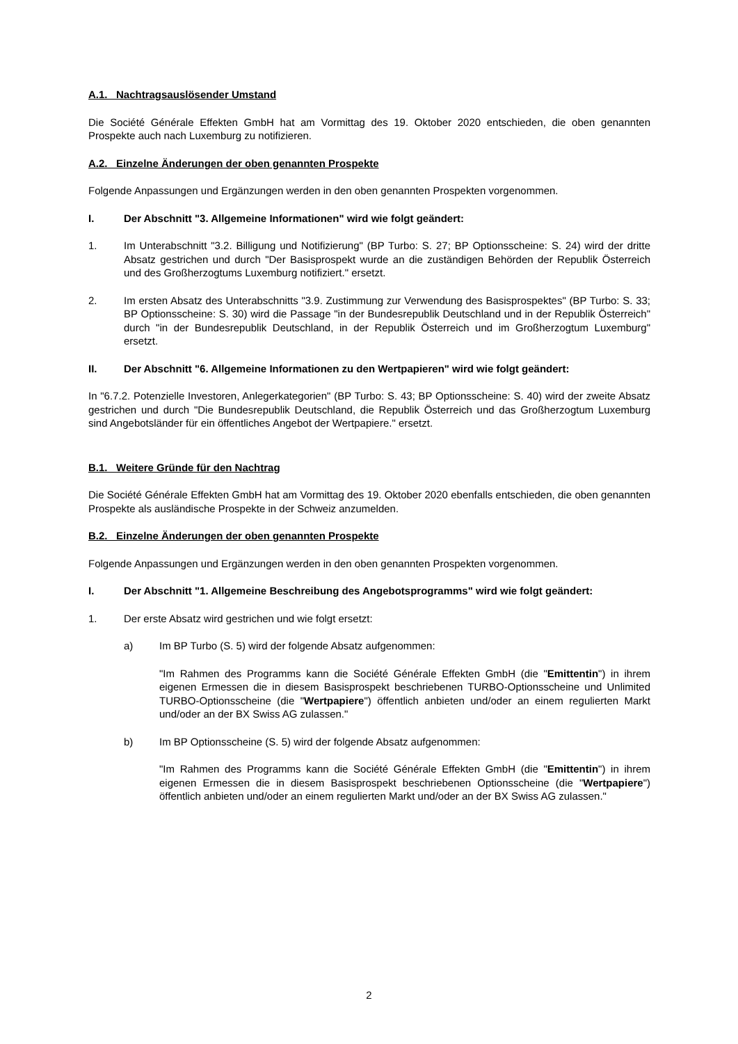A.1. Nachtragsauslösender Umstand
Die Société Générale Effekten GmbH hat am Vormittag des 19. Oktober 2020 entschieden, die oben genannten Prospekte auch nach Luxemburg zu notifizieren.
A.2. Einzelne Änderungen der oben genannten Prospekte
Folgende Anpassungen und Ergänzungen werden in den oben genannten Prospekten vorgenommen.
I. Der Abschnitt "3. Allgemeine Informationen" wird wie folgt geändert:
1. Im Unterabschnitt "3.2. Billigung und Notifizierung" (BP Turbo: S. 27; BP Optionsscheine: S. 24) wird der dritte Absatz gestrichen und durch "Der Basisprospekt wurde an die zuständigen Behörden der Republik Österreich und des Großherzogtums Luxemburg notifiziert." ersetzt.
2. Im ersten Absatz des Unterabschnitts "3.9. Zustimmung zur Verwendung des Basisprospektes" (BP Turbo: S. 33; BP Optionsscheine: S. 30) wird die Passage "in der Bundesrepublik Deutschland und in der Republik Österreich" durch "in der Bundesrepublik Deutschland, in der Republik Österreich und im Großherzogtum Luxemburg" ersetzt.
II. Der Abschnitt "6. Allgemeine Informationen zu den Wertpapieren" wird wie folgt geändert:
In "6.7.2. Potenzielle Investoren, Anlegerkategorien" (BP Turbo: S. 43; BP Optionsscheine: S. 40) wird der zweite Absatz gestrichen und durch "Die Bundesrepublik Deutschland, die Republik Österreich und das Großherzogtum Luxemburg sind Angebotsländer für ein öffentliches Angebot der Wertpapiere." ersetzt.
B.1. Weitere Gründe für den Nachtrag
Die Société Générale Effekten GmbH hat am Vormittag des 19. Oktober 2020 ebenfalls entschieden, die oben genannten Prospekte als ausländische Prospekte in der Schweiz anzumelden.
B.2. Einzelne Änderungen der oben genannten Prospekte
Folgende Anpassungen und Ergänzungen werden in den oben genannten Prospekten vorgenommen.
I. Der Abschnitt "1. Allgemeine Beschreibung des Angebotsprogramms" wird wie folgt geändert:
1. Der erste Absatz wird gestrichen und wie folgt ersetzt:
a) Im BP Turbo (S. 5) wird der folgende Absatz aufgenommen:
"Im Rahmen des Programms kann die Société Générale Effekten GmbH (die "Emittentin") in ihrem eigenen Ermessen die in diesem Basisprospekt beschriebenen TURBO-Optionsscheine und Unlimited TURBO-Optionsscheine (die "Wertpapiere") öffentlich anbieten und/oder an einem regulierten Markt und/oder an der BX Swiss AG zulassen."
b) Im BP Optionsscheine (S. 5) wird der folgende Absatz aufgenommen:
"Im Rahmen des Programms kann die Société Générale Effekten GmbH (die "Emittentin") in ihrem eigenen Ermessen die in diesem Basisprospekt beschriebenen Optionsscheine (die "Wertpapiere") öffentlich anbieten und/oder an einem regulierten Markt und/oder an der BX Swiss AG zulassen."
2